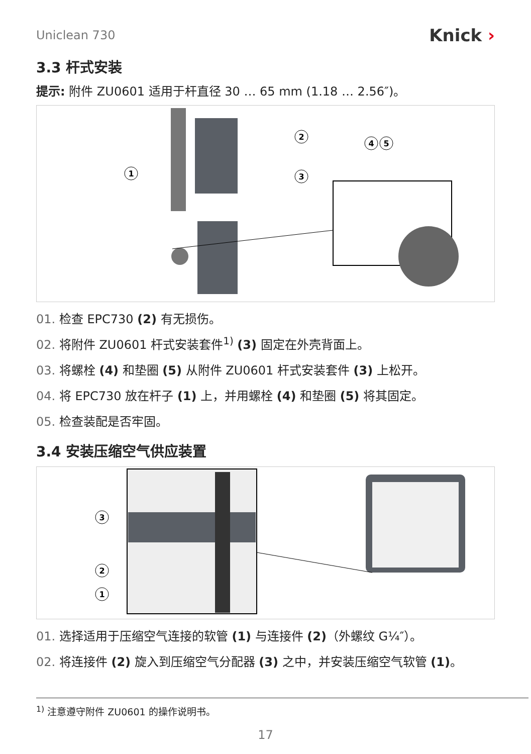Uniclean 730
Knick ›
3.3 杆式安装
提示: 附件 ZU0601 适用于杆直径 30 … 65 mm (1.18 … 2.56″)。
1
2
3
4
5
01. 检查 EPC730 (2) 有无损伤。
02. 将附件 ZU0601 杆式安装套件<sup>1)</sup> (3) 固定在外壳背面上。
03. 将螺栓 (4) 和垫圈 (5) 从附件 ZU0601 杆式安装套件 (3) 上松开。
04. 将 EPC730 放在杆子 (1) 上，并用螺栓 (4) 和垫圈 (5) 将其固定。
05. 检查装配是否牢固。
3.4 安装压缩空气供应装置
3
2
1
01. 选择适用于压缩空气连接的软管 (1) 与连接件 (2)（外螺纹 G¼″）。
02. 将连接件 (2) 旋入到压缩空气分配器 (3) 之中，并安装压缩空气软管 (1)。
<sup>1)</sup> 注意遵守附件 ZU0601 的操作说明书。
17